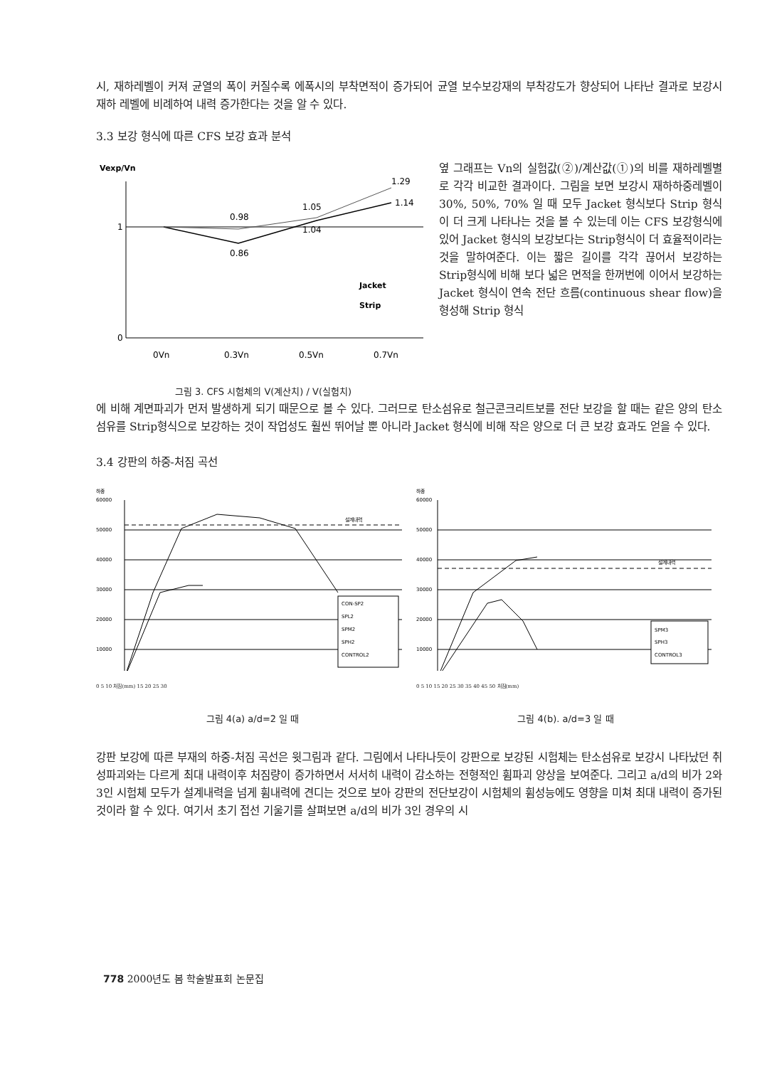시, 재하레벨이 커져 균열의 폭이 커질수록 에폭시의 부착면적이 증가되어 균열 보수보강재의 부착강도가 향상되어 나타난 결과로 보강시 재하 레벨에 비례하여 내력 증가한다는 것을 알 수 있다.
3.3 보강 형식에 따른 CFS 보강 효과 분석
Vexp/Vn
1
0
1.29
1.14
0.98
1.05
1.04
0.86
Jacket
Strip
0Vn
0.3Vn
0.5Vn
0.7Vn
그림 3. CFS 시험체의 V(계산치) / V(실험치)
옆 그래프는 Vn의 실험값(②)/계산값(①)의 비를 재하레벨별로 각각 비교한 결과이다. 그림을 보면 보강시 재하하중레벨이 30%, 50%, 70% 일 때 모두 Jacket 형식보다 Strip 형식이 더 크게 나타나는 것을 볼 수 있는데 이는 CFS 보강형식에 있어 Jacket 형식의 보강보다는 Strip형식이 더 효율적이라는 것을 말하여준다. 이는 짧은 길이를 각각 끊어서 보강하는 Strip형식에 비해 보다 넓은 면적을 한꺼번에 이어서 보강하는 Jacket 형식이 연속 전단 흐름(continuous shear flow)을 형성해 Strip 형식
에 비해 계면파괴가 먼저 발생하게 되기 때문으로 볼 수 있다. 그러므로 탄소섬유로 철근콘크리트보를 전단 보강을 할 때는 같은 양의 탄소섬유를 Strip형식으로 보강하는 것이 작업성도 훨씬 뛰어날 뿐 아니라 Jacket 형식에 비해 작은 양으로 더 큰 보강 효과도 얻을 수 있다.
3.4 강판의 하중-처짐 곡선
하중
60000
50000
40000
30000
20000
10000
설계내력
CON-SP2
SPL2
SPM2
SPH2
CONTROL2
0 5 10 처짐(mm) 15 20 25 30
그림 4(a) a/d=2 일 때
하중
60000
50000
40000
30000
20000
10000
설계내력
SPM3
SPH3
CONTROL3
0 5 10 15 20 25 30 35 40 45 50 처짐(mm)
그림 4(b). a/d=3 일 때
강판 보강에 따른 부재의 하중-처짐 곡선은 윗그림과 같다. 그림에서 나타나듯이 강판으로 보강된 시험체는 탄소섬유로 보강시 나타났던 취성파괴와는 다르게 최대 내력이후 처짐량이 증가하면서 서서히 내력이 감소하는 전형적인 휨파괴 양상을 보여준다. 그리고 a/d의 비가 2와 3인 시험체 모두가 설계내력을 넘게 휨내력에 견디는 것으로 보아 강판의 전단보강이 시험체의 휨성능에도 영향을 미쳐 최대 내력이 증가된 것이라 할 수 있다. 여기서 초기 접선 기울기를 살펴보면 a/d의 비가 3인 경우의 시
778 2000년도 봄 학술발표회 논문집